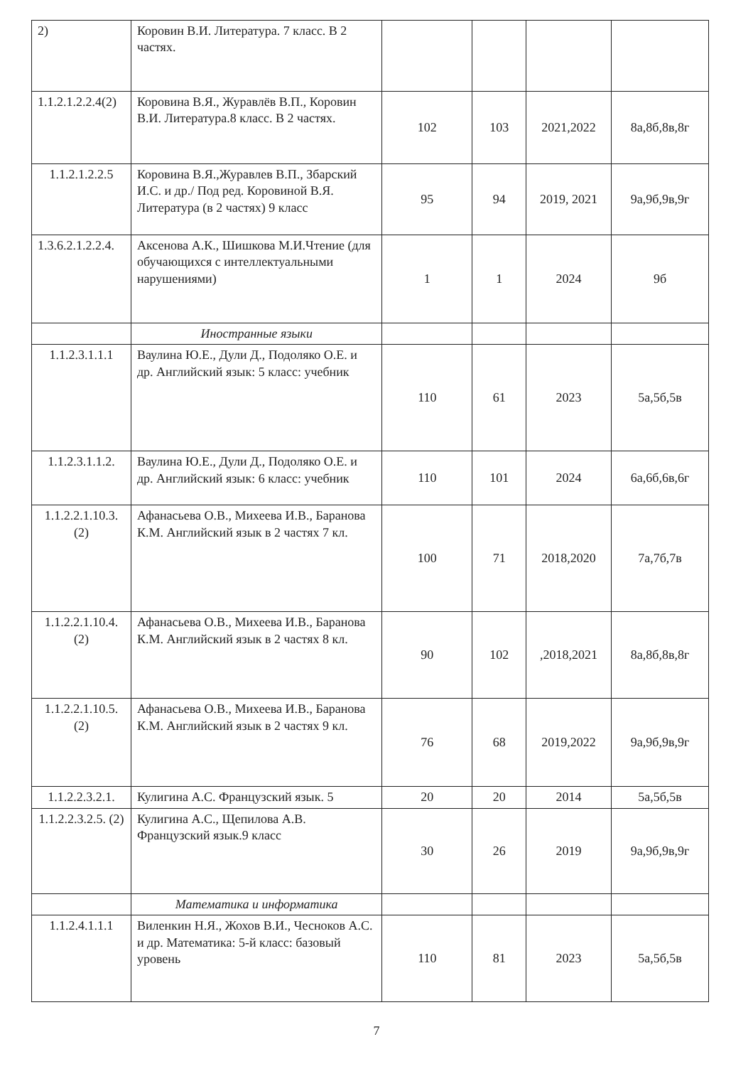| 2) | Коровин В.И. Литература. 7 класс. В 2 частях. | | | | |
| 1.1.2.1.2.2.4(2) | Коровина В.Я., Журавлёв В.П., Коровин В.И. Литература.8 класс. В 2 частях. | 102 | 103 | 2021,2022 | 8а,8б,8в,8г |
| 1.1.2.1.2.2.5 | Коровина В.Я.,Журавлев В.П., Збарский И.С. и др./ Под ред. Коровиной В.Я. Литература (в 2 частях) 9 класс | 95 | 94 | 2019, 2021 | 9а,9б,9в,9г |
| 1.3.6.2.1.2.2.4. | Аксенова А.К., Шишкова М.И.Чтение (для обучающихся с интеллектуальными нарушениями) | 1 | 1 | 2024 | 9б |
| | Иностранные языки | | | | |
| 1.1.2.3.1.1.1 | Ваулина Ю.Е., Дули Д., Подоляко О.Е. и др. Английский язык: 5 класс: учебник | 110 | 61 | 2023 | 5а,5б,5в |
| 1.1.2.3.1.1.2. | Ваулина Ю.Е., Дули Д., Подоляко О.Е. и др. Английский язык: 6 класс: учебник | 110 | 101 | 2024 | 6а,6б,6в,6г |
| 1.1.2.2.1.10.3. (2) | Афанасьева О.В., Михеева И.В., Баранова К.М. Английский язык в 2 частях 7 кл. | 100 | 71 | 2018,2020 | 7а,7б,7в |
| 1.1.2.2.1.10.4. (2) | Афанасьева О.В., Михеева И.В., Баранова К.М. Английский язык в 2 частях 8 кл. | 90 | 102 | ,2018,2021 | 8а,8б,8в,8г |
| 1.1.2.2.1.10.5. (2) | Афанасьева О.В., Михеева И.В., Баранова К.М. Английский язык в 2 частях 9 кл. | 76 | 68 | 2019,2022 | 9а,9б,9в,9г |
| 1.1.2.2.3.2.1. | Кулигина А.С. Французский язык. 5 | 20 | 20 | 2014 | 5а,5б,5в |
| 1.1.2.2.3.2.5. (2) | Кулигина А.С., Щепилова А.В. Французский язык.9 класс | 30 | 26 | 2019 | 9а,9б,9в,9г |
| | Математика и информатика | | | | |
| 1.1.2.4.1.1.1 | Виленкин Н.Я., Жохов В.И., Чесноков А.С. и др. Математика: 5-й класс: базовый уровень | 110 | 81 | 2023 | 5а,5б,5в |
7